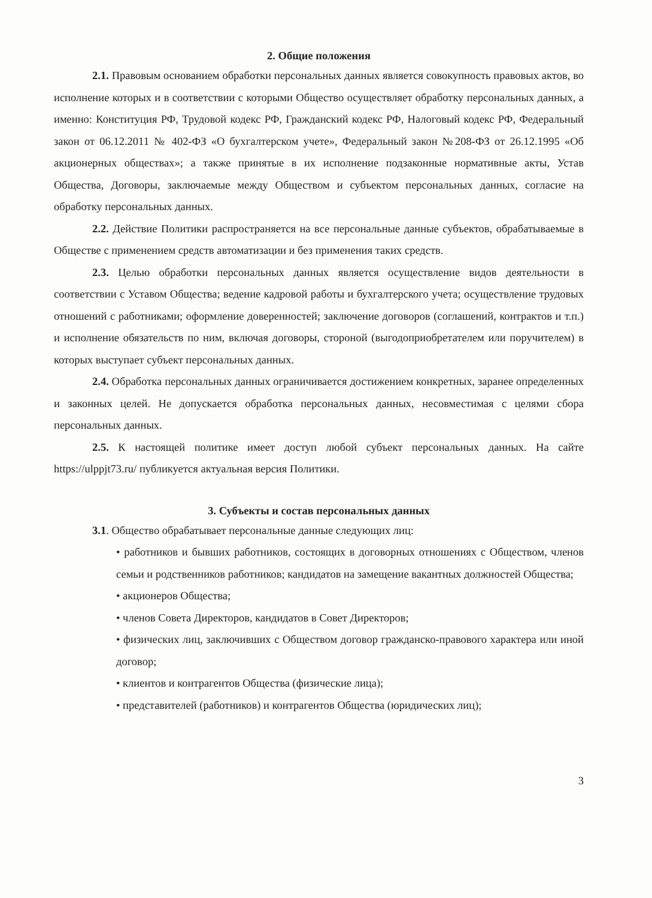2. Общие положения
2.1. Правовым основанием обработки персональных данных является совокупность правовых актов, во исполнение которых и в соответствии с которыми Общество осуществляет обработку персональных данных, а именно: Конституция РФ, Трудовой кодекс РФ, Гражданский кодекс РФ, Налоговый кодекс РФ, Федеральный закон от 06.12.2011 № 402-ФЗ «О бухгалтерском учете», Федеральный закон №208-ФЗ от 26.12.1995 «Об акционерных обществах»; а также принятые в их исполнение подзаконные нормативные акты, Устав Общества, Договоры, заключаемые между Обществом и субъектом персональных данных, согласие на обработку персональных данных.
2.2. Действие Политики распространяется на все персональные данные субъектов, обрабатываемые в Обществе с применением средств автоматизации и без применения таких средств.
2.3. Целью обработки персональных данных является осуществление видов деятельности в соответствии с Уставом Общества; ведение кадровой работы и бухгалтерского учета; осуществление трудовых отношений с работниками; оформление доверенностей; заключение договоров (соглашений, контрактов и т.п.) и исполнение обязательств по ним, включая договоры, стороной (выгодоприобретателем или поручителем) в которых выступает субъект персональных данных.
2.4. Обработка персональных данных ограничивается достижением конкретных, заранее определенных и законных целей. Не допускается обработка персональных данных, несовместимая с целями сбора персональных данных.
2.5. К настоящей политике имеет доступ любой субъект персональных данных. На сайте https://ulppjt73.ru/ публикуется актуальная версия Политики.
3. Субъекты и состав персональных данных
3.1. Общество обрабатывает персональные данные следующих лиц:
• работников и бывших работников, состоящих в договорных отношениях с Обществом, членов семьи и родственников работников; кандидатов на замещение вакантных должностей Общества;
• акционеров Общества;
• членов Совета Директоров, кандидатов в Совет Директоров;
• физических лиц, заключивших с Обществом договор гражданско-правового характера или иной договор;
• клиентов и контрагентов Общества (физические лица);
• представителей (работников) и контрагентов Общества (юридических лиц);
3